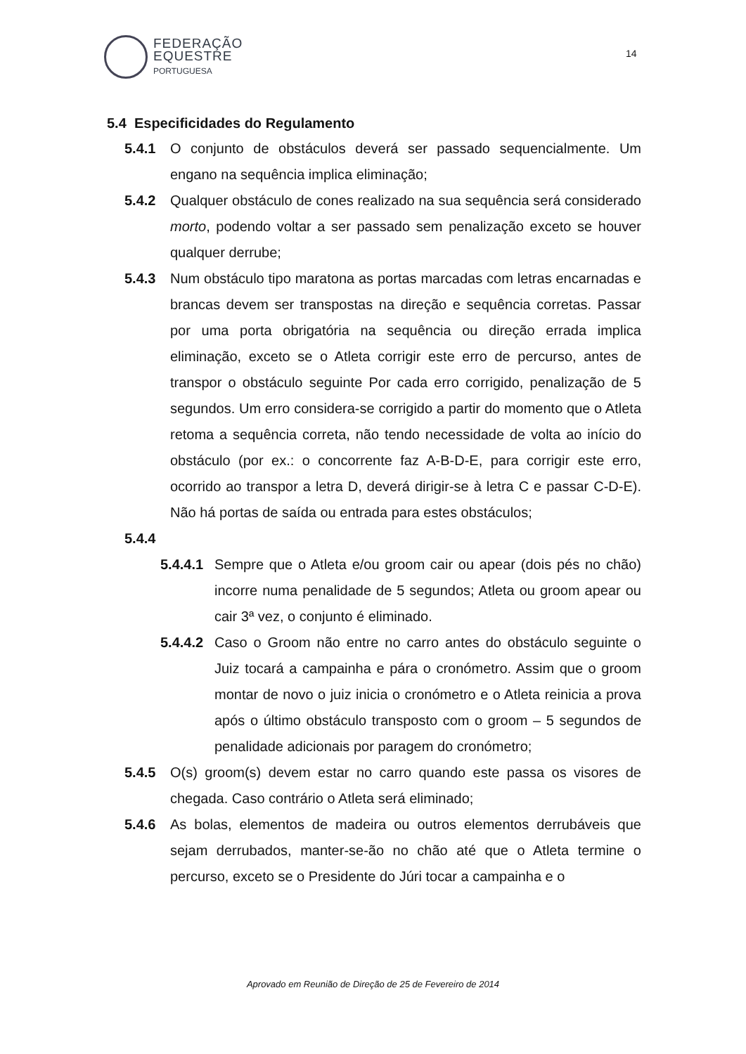FEDERAÇÃO
EQUESTRE
PORTUGUESA
14
5.4 Especificidades do Regulamento
5.4.1 O conjunto de obstáculos deverá ser passado sequencialmente. Um engano na sequência implica eliminação;
5.4.2 Qualquer obstáculo de cones realizado na sua sequência será considerado morto, podendo voltar a ser passado sem penalização exceto se houver qualquer derrube;
5.4.3 Num obstáculo tipo maratona as portas marcadas com letras encarnadas e brancas devem ser transpostas na direção e sequência corretas. Passar por uma porta obrigatória na sequência ou direção errada implica eliminação, exceto se o Atleta corrigir este erro de percurso, antes de transpor o obstáculo seguinte Por cada erro corrigido, penalização de 5 segundos. Um erro considera-se corrigido a partir do momento que o Atleta retoma a sequência correta, não tendo necessidade de volta ao início do obstáculo (por ex.: o concorrente faz A-B-D-E, para corrigir este erro, ocorrido ao transpor a letra D, deverá dirigir-se à letra C e passar C-D-E). Não há portas de saída ou entrada para estes obstáculos;
5.4.4
5.4.4.1 Sempre que o Atleta e/ou groom cair ou apear (dois pés no chão) incorre numa penalidade de 5 segundos; Atleta ou groom apear ou cair 3ª vez, o conjunto é eliminado.
5.4.4.2 Caso o Groom não entre no carro antes do obstáculo seguinte o Juiz tocará a campainha e pára o cronómetro. Assim que o groom montar de novo o juiz inicia o cronómetro e o Atleta reinicia a prova após o último obstáculo transposto com o groom – 5 segundos de penalidade adicionais por paragem do cronómetro;
5.4.5 O(s) groom(s) devem estar no carro quando este passa os visores de chegada. Caso contrário o Atleta será eliminado;
5.4.6 As bolas, elementos de madeira ou outros elementos derrubáveis que sejam derrubados, manter-se-ão no chão até que o Atleta termine o percurso, exceto se o Presidente do Júri tocar a campainha e o
Aprovado em Reunião de Direção de 25 de Fevereiro de 2014